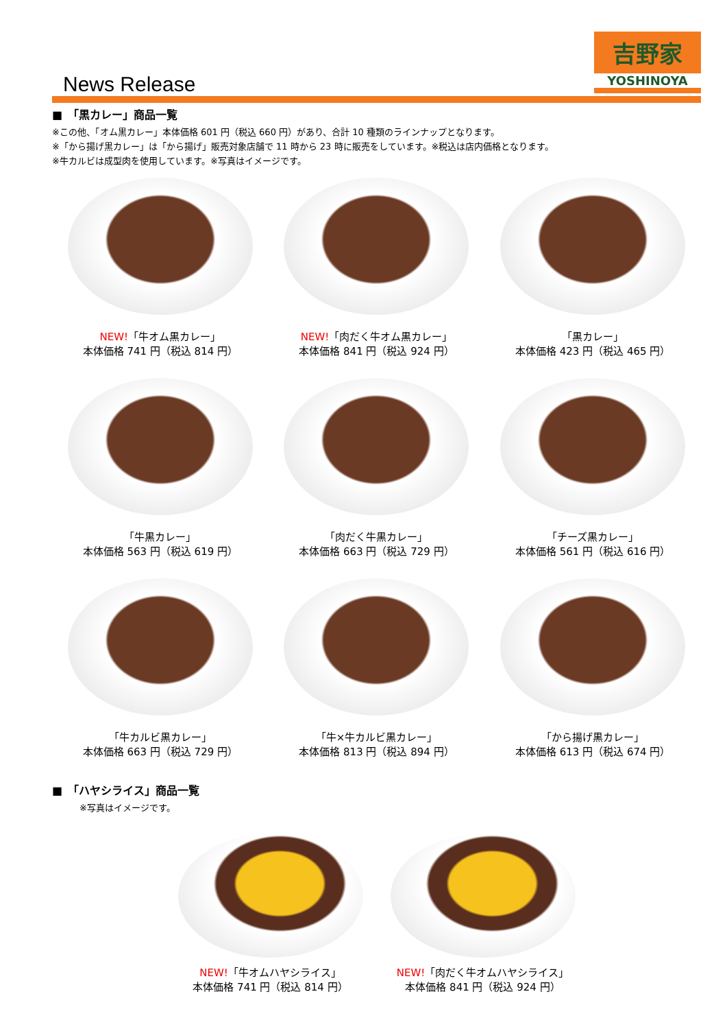News Release
吉野家
YOSHINOYA
■　「黒カレー」商品一覧
※この他、「オム黒カレー」本体価格 601 円（税込 660 円）があり、合計 10 種類のラインナップとなります。
※「から揚げ黒カレー」は「から揚げ」販売対象店舗で 11 時から 23 時に販売をしています。※税込は店内価格となります。
※牛カルビは成型肉を使用しています。※写真はイメージです。
NEW!「牛オム黒カレー」
本体価格 741 円（税込 814 円）
NEW!「肉だく牛オム黒カレー」
本体価格 841 円（税込 924 円）
「黒カレー」
本体価格 423 円（税込 465 円）
「牛黒カレー」
本体価格 563 円（税込 619 円）
「肉だく牛黒カレー」
本体価格 663 円（税込 729 円）
「チーズ黒カレー」
本体価格 561 円（税込 616 円）
「牛カルビ黒カレー」
本体価格 663 円（税込 729 円）
「牛×牛カルビ黒カレー」
本体価格 813 円（税込 894 円）
「から揚げ黒カレー」
本体価格 613 円（税込 674 円）
■　「ハヤシライス」商品一覧
※写真はイメージです。
NEW!「牛オムハヤシライス」
本体価格 741 円（税込 814 円）
NEW!「肉だく牛オムハヤシライス」
本体価格 841 円（税込 924 円）